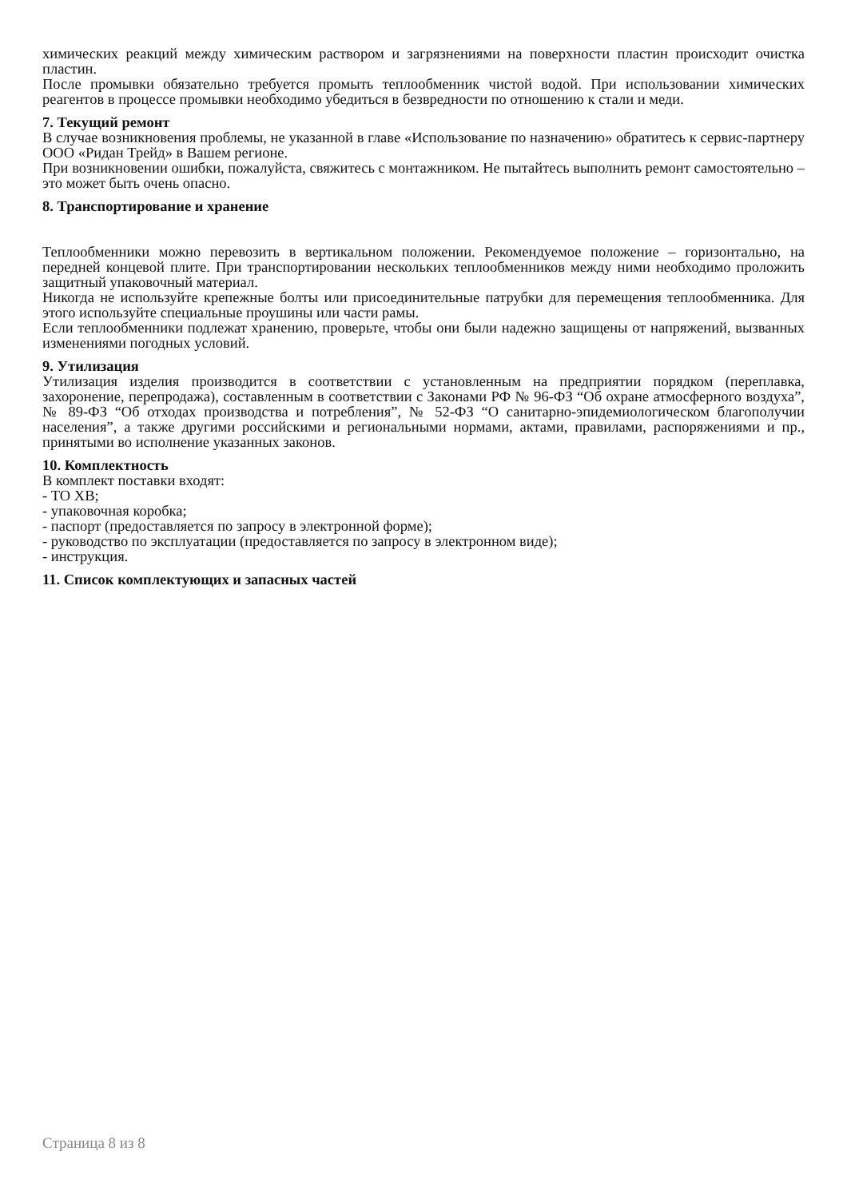химических реакций между химическим раствором и загрязнениями на поверхности пластин происходит очистка пластин.
После промывки обязательно требуется промыть теплообменник чистой водой. При использовании химических реагентов в процессе промывки необходимо убедиться в безвредности по отношению к стали и меди.
7. Текущий ремонт
В случае возникновения проблемы, не указанной в главе «Использование по назначению» обратитесь к сервис-партнеру ООО «Ридан Трейд» в Вашем регионе.
При возникновении ошибки, пожалуйста, свяжитесь с монтажником. Не пытайтесь выполнить ремонт самостоятельно – это может быть очень опасно.
8. Транспортирование и хранение
Теплообменники можно перевозить в вертикальном положении. Рекомендуемое положение – горизонтально, на передней концевой плите. При транспортировании нескольких теплообменников между ними необходимо проложить защитный упаковочный материал.
Никогда не используйте крепежные болты или присоединительные патрубки для перемещения теплообменника. Для этого используйте специальные проушины или части рамы.
Если теплообменники подлежат хранению, проверьте, чтобы они были надежно защищены от напряжений, вызванных изменениями погодных условий.
9. Утилизация
Утилизация изделия производится в соответствии с установленным на предприятии порядком (переплавка, захоронение, перепродажа), составленным в соответствии с Законами РФ № 96-ФЗ “Об охране атмосферного воздуха”, № 89-ФЗ “Об отходах производства и потребления”, № 52-ФЗ “О санитарно-эпидемиологическом благополучии населения”, а также другими российскими и региональными нормами, актами, правилами, распоряжениями и пр., принятыми во исполнение указанных законов.
10. Комплектность
В комплект поставки входят:
- ТО ХВ;
- упаковочная коробка;
- паспорт (предоставляется по запросу в электронной форме);
- руководство по эксплуатации (предоставляется по запросу в электронном виде);
- инструкция.
11. Список комплектующих и запасных частей
Страница 8 из 8